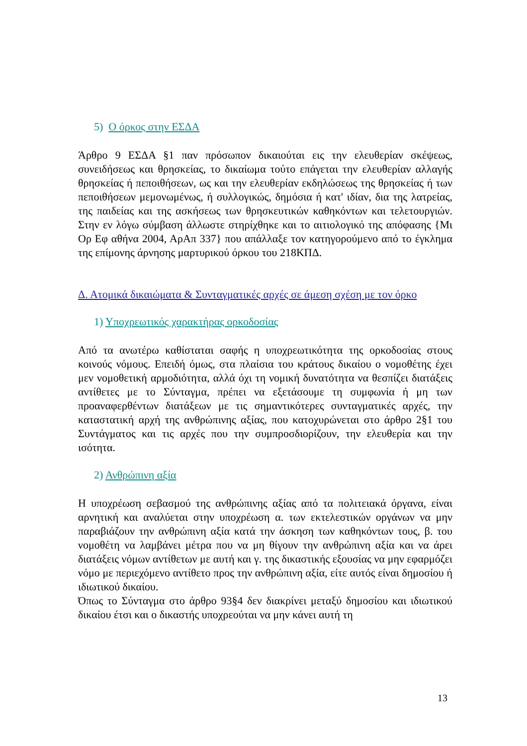5) Ο όρκος στην ΕΣΔΑ
Άρθρο 9 ΕΣΔΑ §1 παν πρόσωπον δικαιούται εις την ελευθερίαν σκέψεως, συνειδήσεως και θρησκείας, το δικαίωμα τούτο επάγεται την ελευθερίαν αλλαγής θρησκείας ή πεποιθήσεων, ως και την ελευθερίαν εκδηλώσεως της θρησκείας ή των πεποιθήσεων μεμονωμένως, ή συλλογικώς, δημόσια ή κατ' ιδίαν, δια της λατρείας, της παιδείας και της ασκήσεως των θρησκευτικών καθηκόντων και τελετουργιών. Στην εν λόγω σύμβαση άλλωστε στηρίχθηκε και το αιτιολογικό της απόφασης {Μι Ορ Εφ αθήνα 2004, ΑρΑπ 337} που απάλλαξε τον κατηγορούμενο από το έγκλημα της επίμονης άρνησης μαρτυρικού όρκου του 218ΚΠΔ.
Δ. Ατομικά δικαιώματα & Συνταγματικές αρχές σε άμεση σχέση με τον όρκο
1) Υποχρεωτικός χαρακτήρας ορκοδοσίας
Από τα ανωτέρω καθίσταται σαφής η υποχρεωτικότητα της ορκοδοσίας στους κοινούς νόμους. Επειδή όμως, στα πλαίσια του κράτους δικαίου ο νομοθέτης έχει μεν νομοθετική αρμοδιότητα, αλλά όχι τη νομική δυνατότητα να θεσπίζει διατάξεις αντίθετες με το Σύνταγμα, πρέπει να εξετάσουμε τη συμφωνία ή μη των προαναφερθέντων διατάξεων με τις σημαντικότερες συνταγματικές αρχές, την καταστατική αρχή της ανθρώπινης αξίας, που κατοχυρώνεται στο άρθρο 2§1 του Συντάγματος και τις αρχές που την συμπροσδιορίζουν, την ελευθερία και την ισότητα.
2) Ανθρώπινη αξία
Η υποχρέωση σεβασμού της ανθρώπινης αξίας από τα πολιτειακά όργανα, είναι αρνητική και αναλύεται στην υποχρέωση α. των εκτελεστικών οργάνων να μην παραβιάζουν την ανθρώπινη αξία κατά την άσκηση των καθηκόντων τους, β. του νομοθέτη να λαμβάνει μέτρα που να μη θίγουν την ανθρώπινη αξία και να άρει διατάξεις νόμων αντίθετων με αυτή και γ. της δικαστικής εξουσίας να μην εφαρμόζει νόμο με περιεχόμενο αντίθετο προς την ανθρώπινη αξία, είτε αυτός είναι δημοσίου ή ιδιωτικού δικαίου.
Όπως το Σύνταγμα στο άρθρο 93§4 δεν διακρίνει μεταξύ δημοσίου και ιδιωτικού δικαίου έτσι και ο δικαστής υποχρεούται να μην κάνει αυτή τη
13